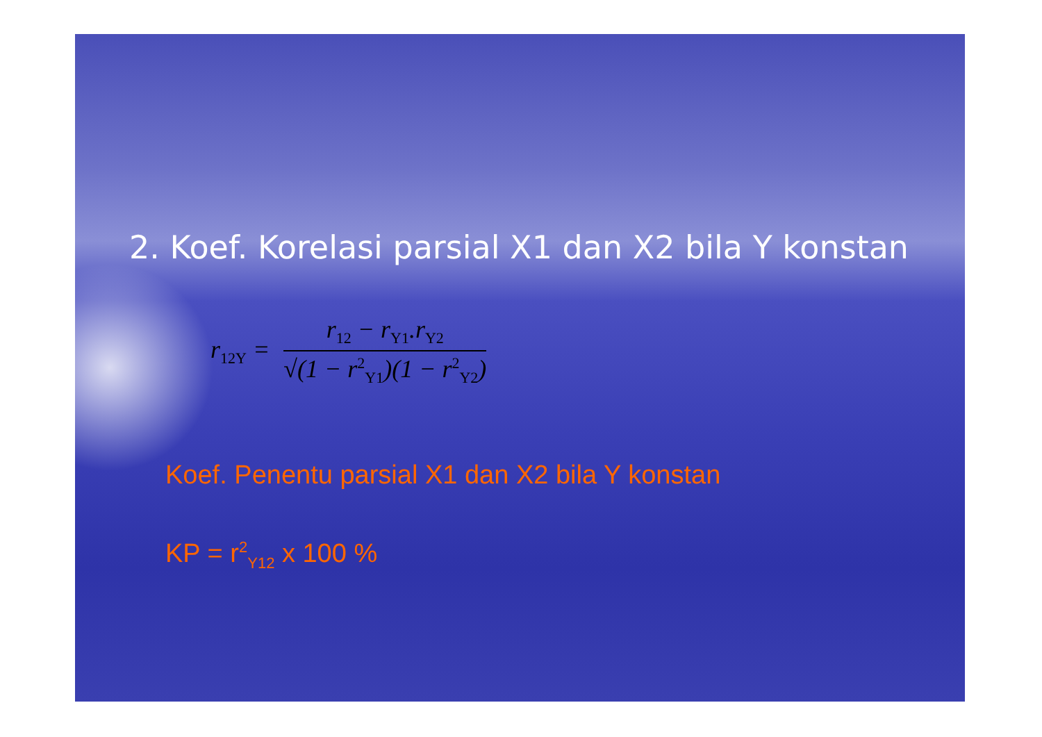2. Koef. Korelasi parsial X1 dan X2 bila Y konstan
r<sub>12Y</sub> =
r<sub>12</sub> − r<sub>Y1</sub>.r<sub>Y2</sub>
√(1 − r<sup>2</sup><sub>Y1</sub>)(1 − r<sup>2</sup><sub>Y2</sub>)
Koef. Penentu parsial X1 dan X2 bila Y konstan
KP = r<sup>2</sup><sub>Y12</sub> x 100 %